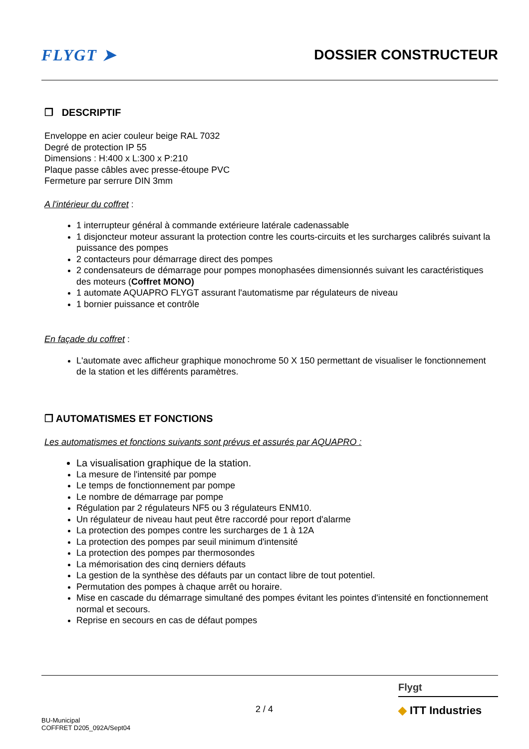FLYGT ➤ DOSSIER CONSTRUCTEUR
❒ DESCRIPTIF
Enveloppe en acier couleur beige RAL 7032
Degré de protection IP 55
Dimensions : H:400 x L:300 x P:210
Plaque passe câbles avec presse-étoupe PVC
Fermeture par serrure DIN 3mm
A l'intérieur du coffret :
1 interrupteur général à commande extérieure latérale cadenassable
1 disjoncteur moteur assurant la protection contre les courts-circuits et les surcharges calibrés suivant la puissance des pompes
2 contacteurs pour démarrage direct des pompes
2 condensateurs de démarrage pour pompes monophasées dimensionnés suivant les caractéristiques des moteurs (Coffret MONO)
1 automate AQUAPRO FLYGT assurant l'automatisme par régulateurs de niveau
1 bornier puissance et contrôle
En façade du coffret :
L'automate avec afficheur graphique monochrome 50 X 150 permettant de visualiser le fonctionnement de la station et les différents paramètres.
❒ AUTOMATISMES ET FONCTIONS
Les automatismes et fonctions suivants sont prévus et assurés par AQUAPRO :
La visualisation graphique de la station.
La mesure de l'intensité par pompe
Le temps de fonctionnement par pompe
Le nombre de démarrage par pompe
Régulation par 2 régulateurs NF5 ou 3 régulateurs ENM10.
Un régulateur de niveau haut peut être raccordé pour report d'alarme
La protection des pompes contre les surcharges de 1 à 12A
La protection des pompes par seuil minimum d'intensité
La protection des pompes par thermosondes
La mémorisation des cinq derniers défauts
La gestion de la synthèse des défauts par un contact libre de tout potentiel.
Permutation des pompes à chaque arrêt ou horaire.
Mise en cascade du démarrage simultané des pompes évitant les pointes d'intensité en fonctionnement normal et secours.
Reprise en secours en cas de défaut pompes
BU-Municipal
COFFRET D205_092A/Sept04
2 / 4
Flygt
◆ ITT Industries